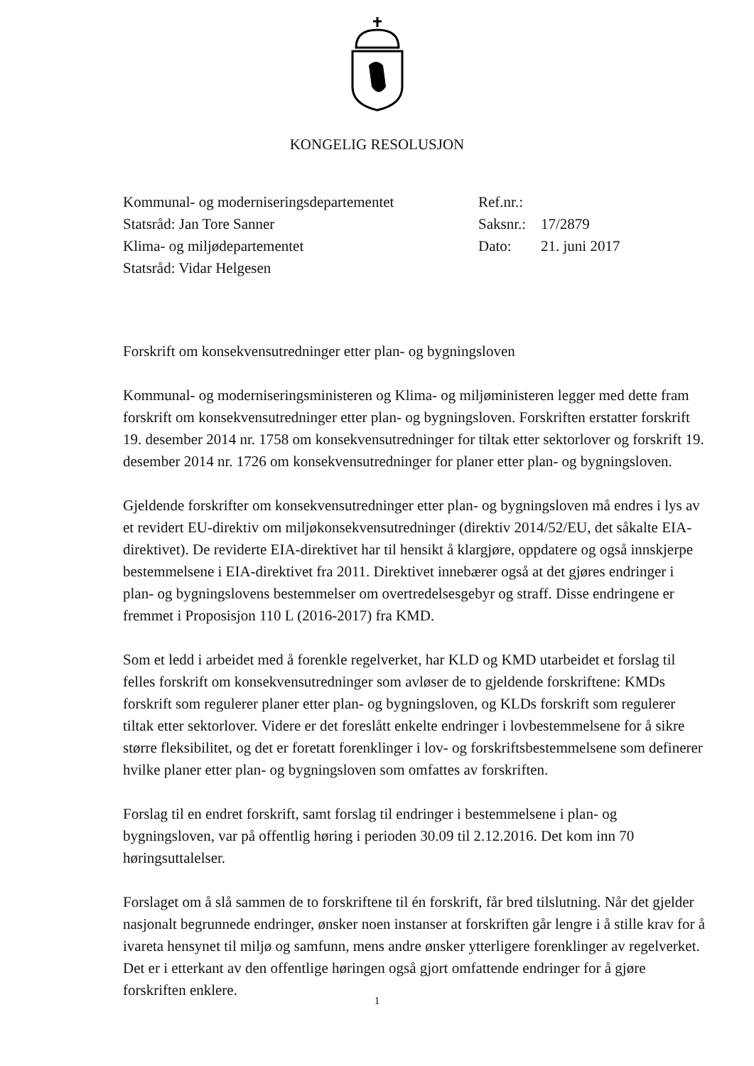KONGELIG RESOLUSJON
| Kommunal- og moderniseringsdepartementet | Ref.nr.: | |
| Statsråd: Jan Tore Sanner | Saksnr.: | 17/2879 |
| Klima- og miljødepartementet | Dato: | 21. juni 2017 |
| Statsråd: Vidar Helgesen | | |
Forskrift om konsekvensutredninger etter plan- og bygningsloven
Kommunal- og moderniseringsministeren og Klima- og miljøministeren legger med dette fram forskrift om konsekvensutredninger etter plan- og bygningsloven. Forskriften erstatter forskrift 19. desember 2014 nr. 1758 om konsekvensutredninger for tiltak etter sektorlover og forskrift 19. desember 2014 nr. 1726 om konsekvensutredninger for planer etter plan- og bygningsloven.
Gjeldende forskrifter om konsekvensutredninger etter plan- og bygningsloven må endres i lys av et revidert EU-direktiv om miljøkonsekvensutredninger (direktiv 2014/52/EU, det såkalte EIA-direktivet). De reviderte EIA-direktivet har til hensikt å klargjøre, oppdatere og også innskjerpe bestemmelsene i EIA-direktivet fra 2011. Direktivet innebærer også at det gjøres endringer i plan- og bygningslovens bestemmelser om overtredelsesgebyr og straff. Disse endringene er fremmet i Proposisjon 110 L (2016-2017) fra KMD.
Som et ledd i arbeidet med å forenkle regelverket, har KLD og KMD utarbeidet et forslag til felles forskrift om konsekvensutredninger som avløser de to gjeldende forskriftene: KMDs forskrift som regulerer planer etter plan- og bygningsloven, og KLDs forskrift som regulerer tiltak etter sektorlover. Videre er det foreslått enkelte endringer i lovbestemmelsene for å sikre større fleksibilitet, og det er foretatt forenklinger i lov- og forskriftsbestemmelsene som definerer hvilke planer etter plan- og bygningsloven som omfattes av forskriften.
Forslag til en endret forskrift, samt forslag til endringer i bestemmelsene i plan- og bygningsloven, var på offentlig høring i perioden 30.09 til 2.12.2016. Det kom inn 70 høringsuttalelser.
Forslaget om å slå sammen de to forskriftene til én forskrift, får bred tilslutning. Når det gjelder nasjonalt begrunnede endringer, ønsker noen instanser at forskriften går lengre i å stille krav for å ivareta hensynet til miljø og samfunn, mens andre ønsker ytterligere forenklinger av regelverket. Det er i etterkant av den offentlige høringen også gjort omfattende endringer for å gjøre forskriften enklere.
1